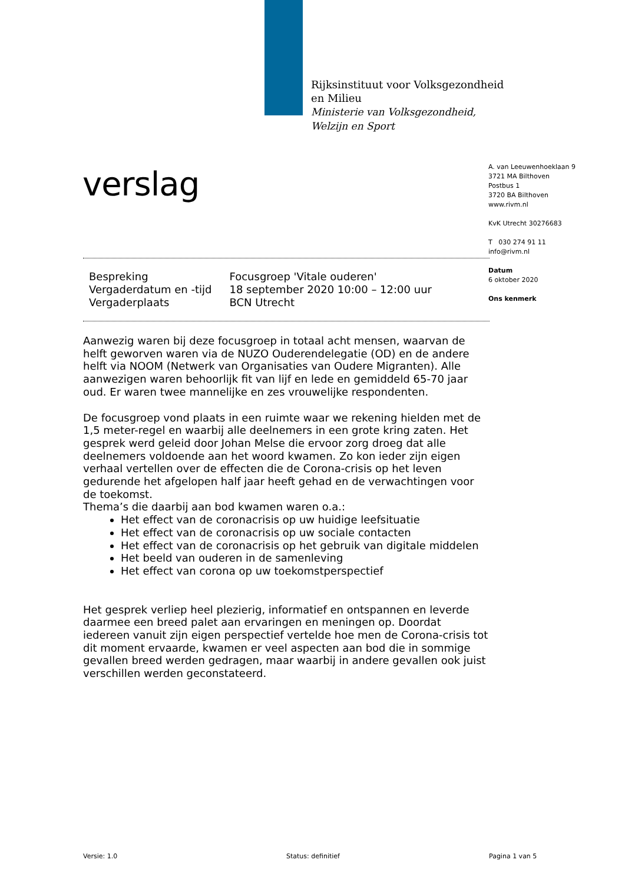Rijksinstituut voor Volksgezondheid
en Milieu
Ministerie van Volksgezondheid,
Welzijn en Sport
verslag
A. van Leeuwenhoeklaan 9
3721 MA Bilthoven
Postbus 1
3720 BA Bilthoven
www.rivm.nl
KvK Utrecht 30276683
T 030 274 91 11
info@rivm.nl
Datum
6 oktober 2020
Ons kenmerk
| Bespreking | Focusgroep 'Vitale ouderen' |
| Vergaderdatum en -tijd | 18 september 2020 10:00 – 12:00 uur |
| Vergaderplaats | BCN Utrecht |
Aanwezig waren bij deze focusgroep in totaal acht mensen, waarvan de helft geworven waren via de NUZO Ouderendelegatie (OD) en de andere helft via NOOM (Netwerk van Organisaties van Oudere Migranten). Alle aanwezigen waren behoorlijk fit van lijf en lede en gemiddeld 65-70 jaar oud. Er waren twee mannelijke en zes vrouwelijke respondenten.
De focusgroep vond plaats in een ruimte waar we rekening hielden met de 1,5 meter-regel en waarbij alle deelnemers in een grote kring zaten. Het gesprek werd geleid door Johan Melse die ervoor zorg droeg dat alle deelnemers voldoende aan het woord kwamen. Zo kon ieder zijn eigen verhaal vertellen over de effecten die de Corona-crisis op het leven gedurende het afgelopen half jaar heeft gehad en de verwachtingen voor de toekomst.
Thema’s die daarbij aan bod kwamen waren o.a.:
Het effect van de coronacrisis op uw huidige leefsituatie
Het effect van de coronacrisis op uw sociale contacten
Het effect van de coronacrisis op het gebruik van digitale middelen
Het beeld van ouderen in de samenleving
Het effect van corona op uw toekomstperspectief
Het gesprek verliep heel plezierig, informatief en ontspannen en leverde daarmee een breed palet aan ervaringen en meningen op. Doordat iedereen vanuit zijn eigen perspectief vertelde hoe men de Corona-crisis tot dit moment ervaarde, kwamen er veel aspecten aan bod die in sommige gevallen breed werden gedragen, maar waarbij in andere gevallen ook juist verschillen werden geconstateerd.
Versie: 1.0 Status: definitief Pagina 1 van 5